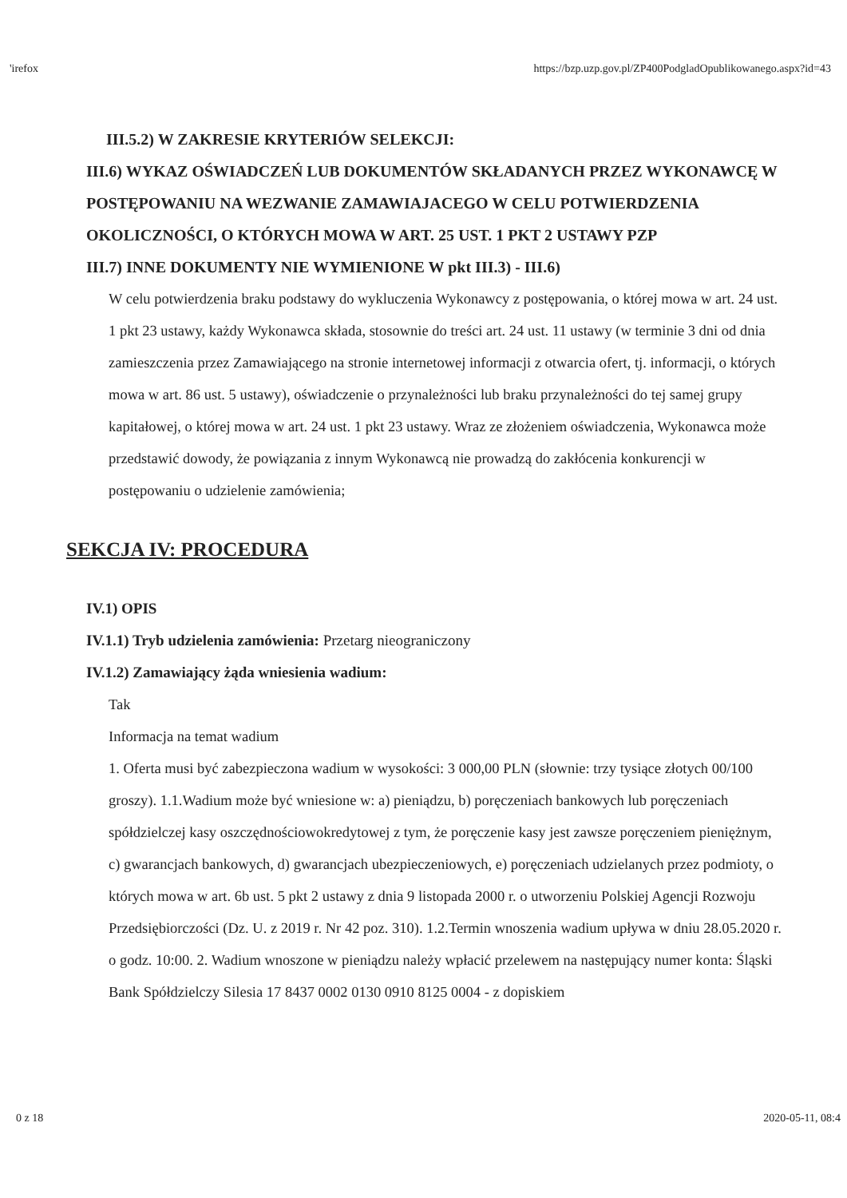'irefox https://bzp.uzp.gov.pl/ZP400PodgladOpublikowanego.aspx?id=43
III.5.2) W ZAKRESIE KRYTERIÓW SELEKCJI:
III.6) WYKAZ OŚWIADCZEŃ LUB DOKUMENTÓW SKŁADANYCH PRZEZ WYKONAWCĘ W POSTĘPOWANIU NA WEZWANIE ZAMAWIAJACEGO W CELU POTWIERDZENIA OKOLICZNOŚCI, O KTÓRYCH MOWA W ART. 25 UST. 1 PKT 2 USTAWY PZP
III.7) INNE DOKUMENTY NIE WYMIENIONE W pkt III.3) - III.6)
W celu potwierdzenia braku podstawy do wykluczenia Wykonawcy z postępowania, o której mowa w art. 24 ust. 1 pkt 23 ustawy, każdy Wykonawca składa, stosownie do treści art. 24 ust. 11 ustawy (w terminie 3 dni od dnia zamieszczenia przez Zamawiającego na stronie internetowej informacji z otwarcia ofert, tj. informacji, o których mowa w art. 86 ust. 5 ustawy), oświadczenie o przynależności lub braku przynależności do tej samej grupy kapitałowej, o której mowa w art. 24 ust. 1 pkt 23 ustawy. Wraz ze złożeniem oświadczenia, Wykonawca może przedstawić dowody, że powiązania z innym Wykonawcą nie prowadzą do zakłócenia konkurencji w postępowaniu o udzielenie zamówienia;
SEKCJA IV: PROCEDURA
IV.1) OPIS
IV.1.1) Tryb udzielenia zamówienia: Przetarg nieograniczony
IV.1.2) Zamawiający żąda wniesienia wadium:
Tak
Informacja na temat wadium
1. Oferta musi być zabezpieczona wadium w wysokości: 3 000,00 PLN (słownie: trzy tysiące złotych 00/100 groszy). 1.1.Wadium może być wniesione w: a) pieniądzu, b) poręczeniach bankowych lub poręczeniach spółdzielczej kasy oszczędnościowokredytowej z tym, że poręczenie kasy jest zawsze poręczeniem pieniężnym, c) gwarancjach bankowych, d) gwarancjach ubezpieczeniowych, e) poręczeniach udzielanych przez podmioty, o których mowa w art. 6b ust. 5 pkt 2 ustawy z dnia 9 listopada 2000 r. o utworzeniu Polskiej Agencji Rozwoju Przedsiębiorczości (Dz. U. z 2019 r. Nr 42 poz. 310). 1.2.Termin wnoszenia wadium upływa w dniu 28.05.2020 r. o godz. 10:00. 2. Wadium wnoszone w pieniądzu należy wpłacić przelewem na następujący numer konta: Śląski Bank Spółdzielczy Silesia 17 8437 0002 0130 0910 8125 0004 - z dopiskiem
0 z 18 2020-05-11, 08:4